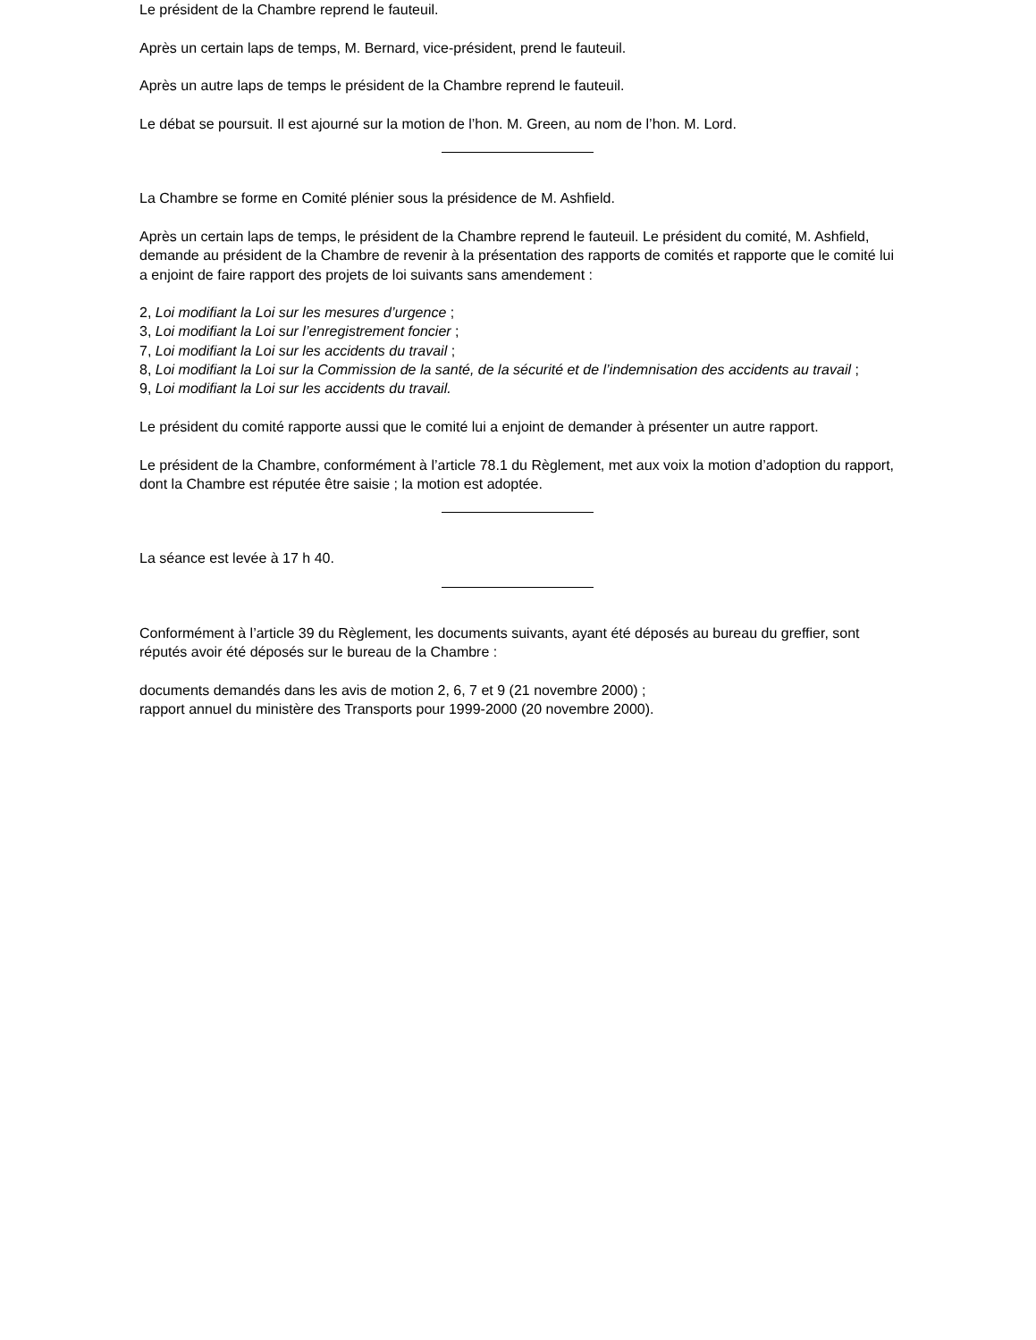Le président de la Chambre reprend le fauteuil.
Après un certain laps de temps, M. Bernard, vice-président, prend le fauteuil.
Après un autre laps de temps le président de la Chambre reprend le fauteuil.
Le débat se poursuit. Il est ajourné sur la motion de l’hon. M. Green, au nom de l’hon. M. Lord.
La Chambre se forme en Comité plénier sous la présidence de M. Ashfield.
Après un certain laps de temps, le président de la Chambre reprend le fauteuil. Le président du comité, M. Ashfield, demande au président de la Chambre de revenir à la présentation des rapports de comités et rapporte que le comité lui a enjoint de faire rapport des projets de loi suivants sans amendement :
2, Loi modifiant la Loi sur les mesures d’urgence ;
3, Loi modifiant la Loi sur l’enregistrement foncier ;
7, Loi modifiant la Loi sur les accidents du travail ;
8, Loi modifiant la Loi sur la Commission de la santé, de la sécurité et de l’indemnisation des accidents au travail ;
9, Loi modifiant la Loi sur les accidents du travail.
Le président du comité rapporte aussi que le comité lui a enjoint de demander à présenter un autre rapport.
Le président de la Chambre, conformément à l’article 78.1 du Règlement, met aux voix la motion d’adoption du rapport, dont la Chambre est réputée être saisie ; la motion est adoptée.
La séance est levée à 17 h 40.
Conformément à l’article 39 du Règlement, les documents suivants, ayant été déposés au bureau du greffier, sont réputés avoir été déposés sur le bureau de la Chambre :
documents demandés dans les avis de motion 2, 6, 7 et 9 (21 novembre 2000) ;
rapport annuel du ministère des Transports pour 1999-2000 (20 novembre 2000).